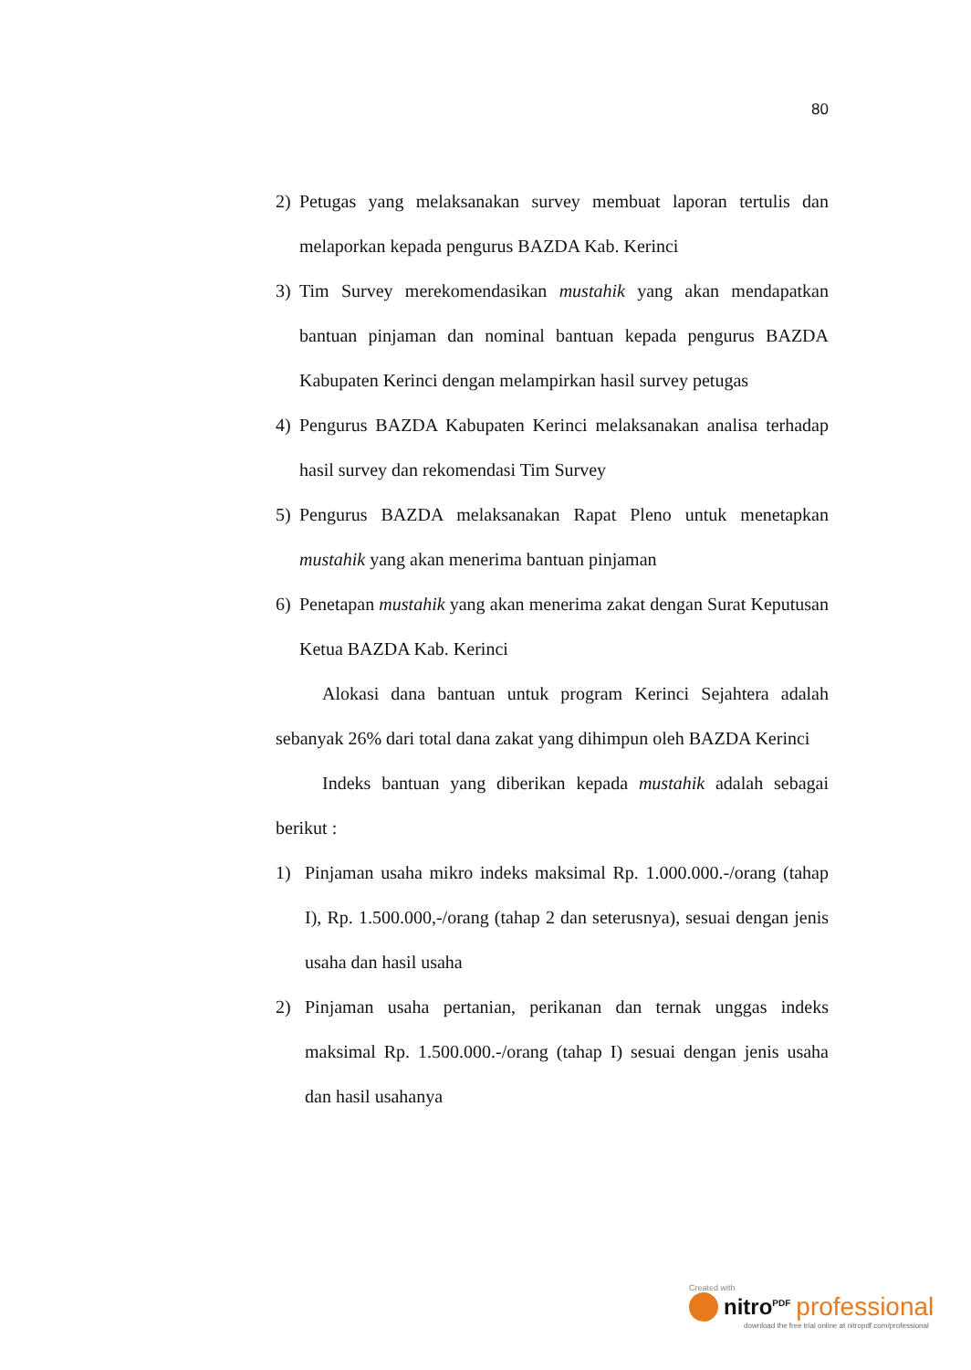80
2) Petugas yang melaksanakan survey membuat laporan tertulis dan melaporkan kepada pengurus BAZDA Kab. Kerinci
3) Tim Survey merekomendasikan mustahik yang akan mendapatkan bantuan pinjaman dan nominal bantuan kepada pengurus BAZDA Kabupaten Kerinci dengan melampirkan hasil survey petugas
4) Pengurus BAZDA Kabupaten Kerinci melaksanakan analisa terhadap hasil survey dan rekomendasi Tim Survey
5) Pengurus BAZDA melaksanakan Rapat Pleno untuk menetapkan mustahik yang akan menerima bantuan pinjaman
6) Penetapan mustahik yang akan menerima zakat dengan Surat Keputusan Ketua BAZDA Kab. Kerinci
Alokasi dana bantuan untuk program Kerinci Sejahtera adalah sebanyak 26% dari total dana zakat yang dihimpun oleh BAZDA Kerinci
Indeks bantuan yang diberikan kepada mustahik adalah sebagai berikut :
1) Pinjaman usaha mikro indeks maksimal Rp. 1.000.000.-/orang (tahap I), Rp. 1.500.000,-/orang (tahap 2 dan seterusnya), sesuai dengan jenis usaha dan hasil usaha
2) Pinjaman usaha pertanian, perikanan dan ternak unggas indeks maksimal Rp. 1.500.000.-/orang (tahap I) sesuai dengan jenis usaha dan hasil usahanya
Created with
nitro<sup>PDF</sup> professional
download the free trial online at nitropdf.com/professional